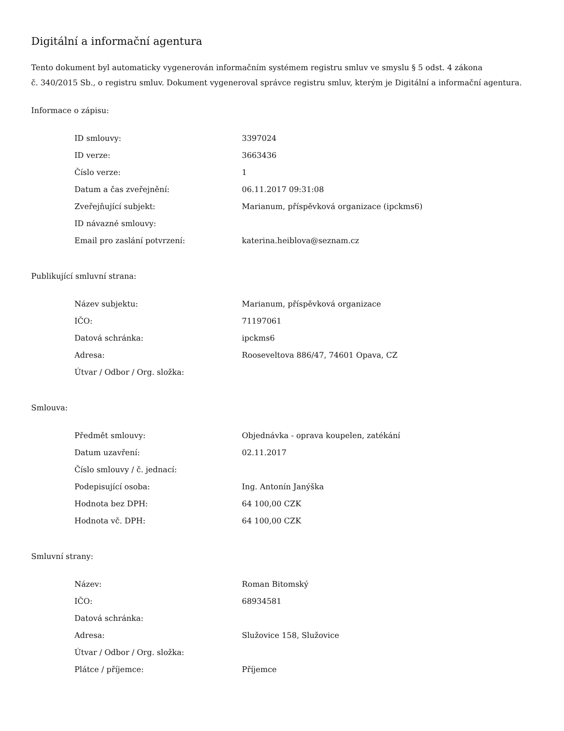Digitální a informační agentura
Tento dokument byl automaticky vygenerován informačním systémem registru smluv ve smyslu § 5 odst. 4 zákona
č. 340/2015 Sb., o registru smluv. Dokument vygeneroval správce registru smluv, kterým je Digitální a informační agentura.
Informace o zápisu:
| ID smlouvy: | 3397024 |
| ID verze: | 3663436 |
| Číslo verze: | 1 |
| Datum a čas zveřejnění: | 06.11.2017 09:31:08 |
| Zveřejňující subjekt: | Marianum, příspěvková organizace (ipckms6) |
| ID návazné smlouvy: | |
| Email pro zaslání potvrzení: | katerina.heiblova@seznam.cz |
Publikující smluvní strana:
| Název subjektu: | Marianum, příspěvková organizace |
| IČO: | 71197061 |
| Datová schránka: | ipckms6 |
| Adresa: | Rooseveltova 886/47, 74601 Opava, CZ |
| Útvar / Odbor / Org. složka: | |
Smlouva:
| Předmět smlouvy: | Objednávka - oprava koupelen, zatékání |
| Datum uzavření: | 02.11.2017 |
| Číslo smlouvy / č. jednací: | |
| Podepisující osoba: | Ing. Antonín Janýška |
| Hodnota bez DPH: | 64 100,00 CZK |
| Hodnota vč. DPH: | 64 100,00 CZK |
Smluvní strany:
| Název: | Roman Bitomský |
| IČO: | 68934581 |
| Datová schránka: | |
| Adresa: | Služovice 158, Služovice |
| Útvar / Odbor / Org. složka: | |
| Plátce / příjemce: | Příjemce |